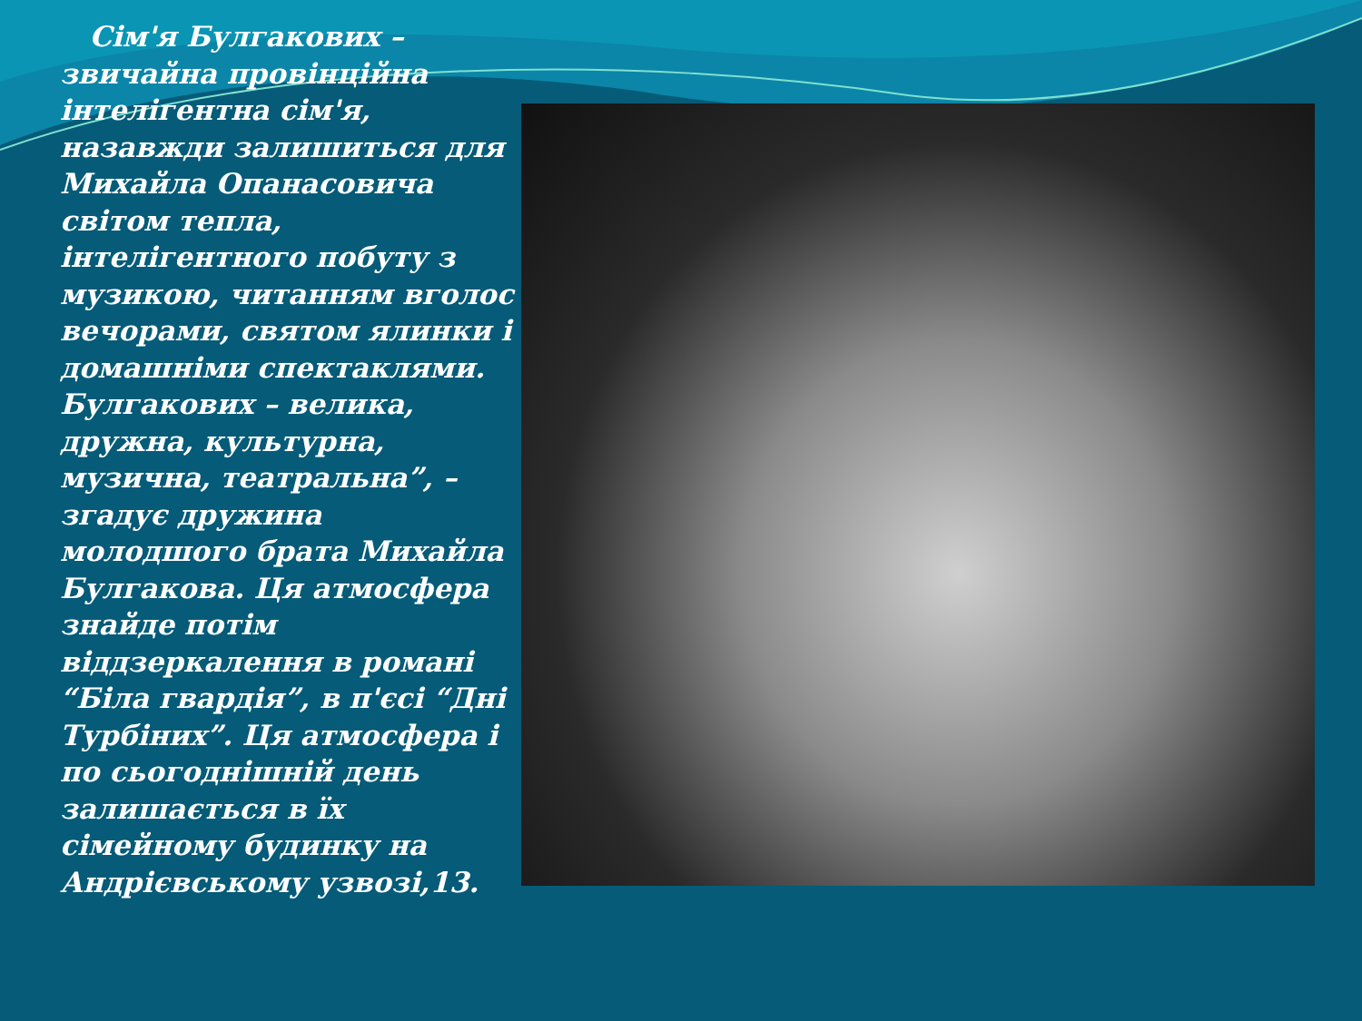Сім'я Булгакових – звичайна провінційна інтелігентна сім'я, назавжди залишиться для Михайла Опанасовича світом тепла, інтелігентного побуту з музикою, читанням вголос вечорами, святом ялинки і домашніми спектаклями. Булгакових – велика, дружна, культурна, музична, театральна”, – згадує дружина молодшого брата Михайла Булгакова. Ця атмосфера знайде потім віддзеркалення в романі “Біла гвардія”, в п'єсі “Дні Турбіних”. Ця атмосфера і по сьогоднішній день залишається в їх сімейному будинку на Андрієвському узвозі,13.